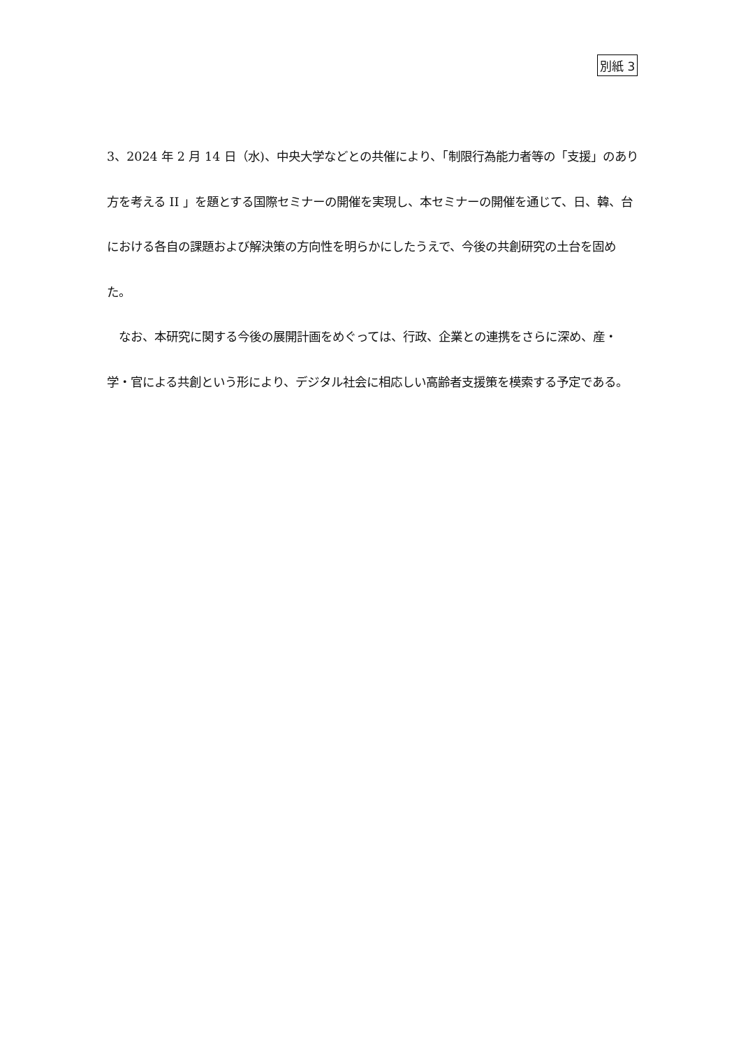別紙 3
3、2024 年 2 月 14 日（水)、中央大学などとの共催により、｢制限行為能力者等の「支援」のあり方を考える II 」を題とする国際セミナーの開催を実現し、本セミナーの開催を通じて、日、韓、台における各自の課題および解決策の方向性を明らかにしたうえで、今後の共創研究の土台を固めた。
　なお、本研究に関する今後の展開計画をめぐっては、行政、企業との連携をさらに深め、産・学・官による共創という形により、デジタル社会に相応しい高齢者支援策を模索する予定である。